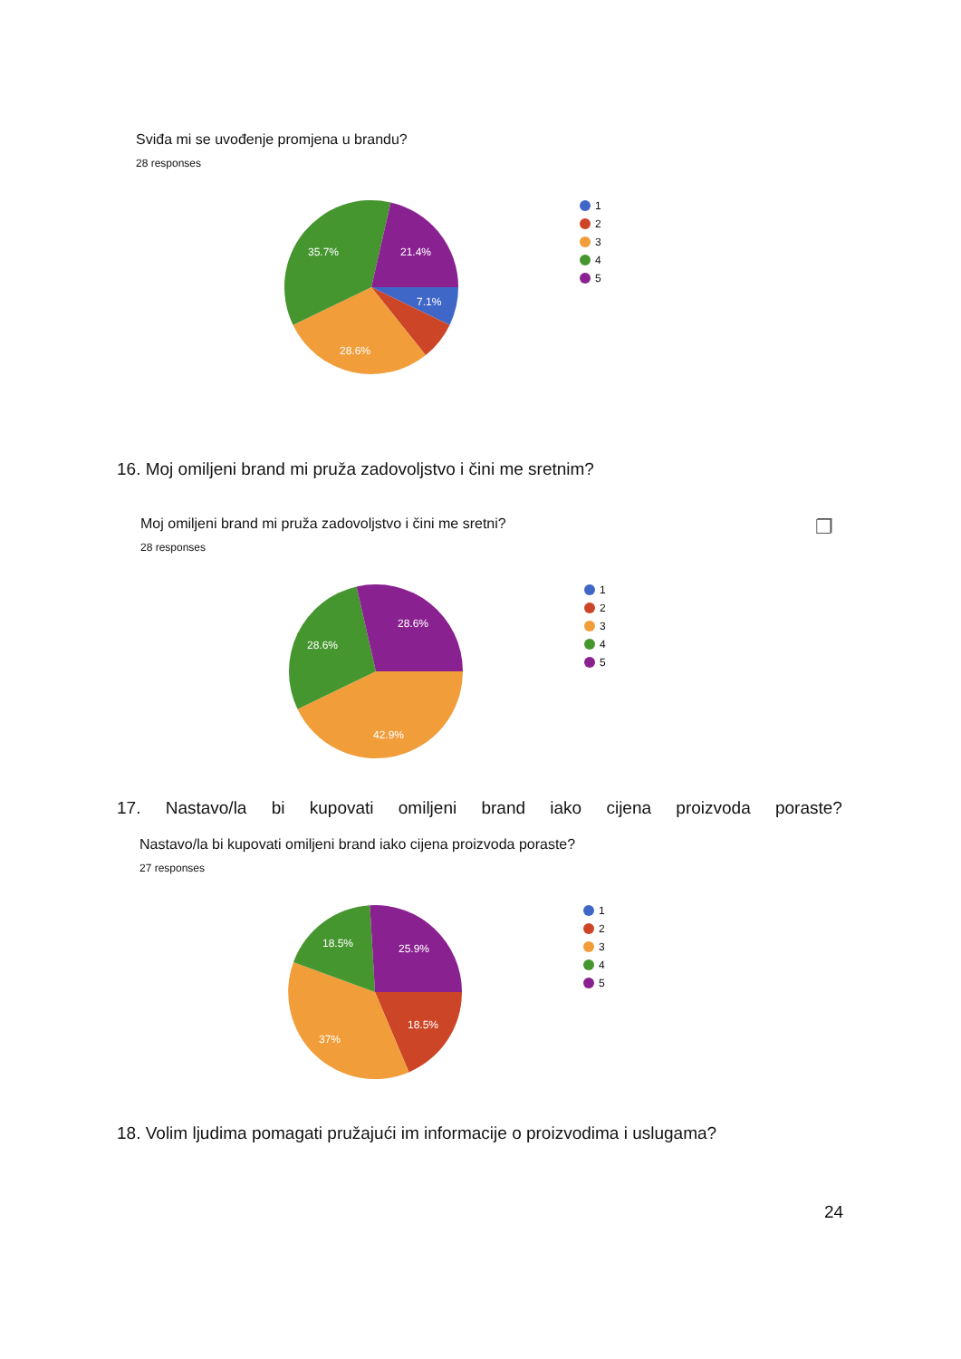Sviđa mi se uvođenje promjena u brandu?
28 responses
35.7%
21.4%
7.1%
28.6%
1
2
3
4
5
16. Moj omiljeni brand mi pruža zadovoljstvo i čini me sretnim?
Moj omiljeni brand mi pruža zadovoljstvo i čini me sretni? ❐
28 responses
28.6%
28.6%
42.9%
1
2
3
4
5
17. Nastavo/la bi kupovati omiljeni brand iako cijena proizvoda poraste?
Nastavo/la bi kupovati omiljeni brand iako cijena proizvoda poraste?
27 responses
18.5%
25.9%
18.5%
37%
1
2
3
4
5
18. Volim ljudima pomagati pružajući im informacije o proizvodima i uslugama?
24